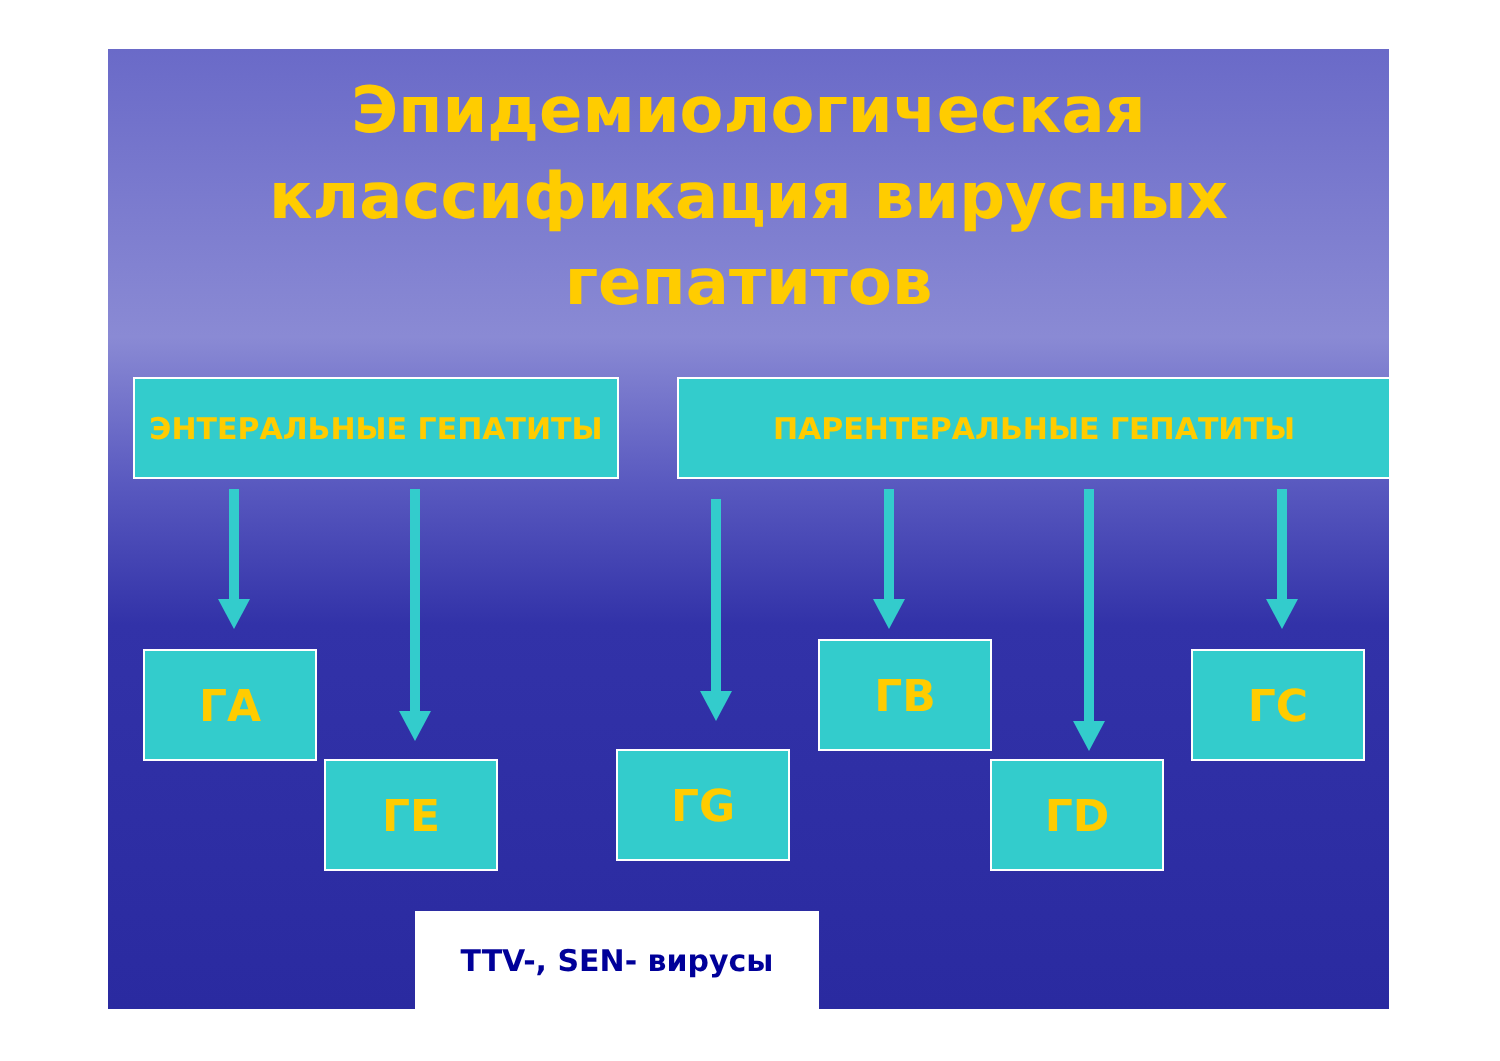Эпидемиологическая классификация вирусных гепатитов
ЭНТЕРАЛЬНЫЕ ГЕПАТИТЫ ПАРЕНТЕРАЛЬНЫЕ ГЕПАТИТЫ
ГА
ГЕ ГG
ГВ
ГD
ГС
TTV-, SEN- вирусы